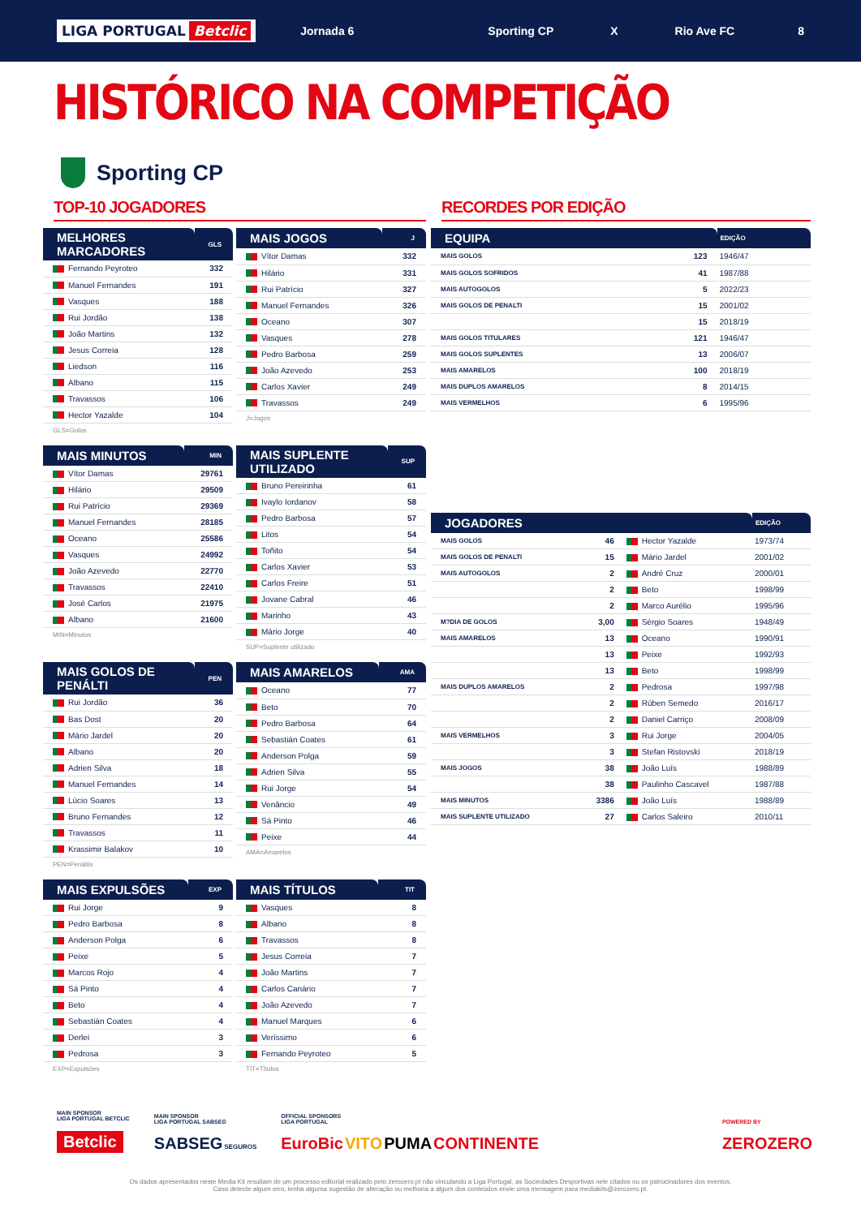LIGA PORTUGAL Betclic
Jornada 6 Sporting CP X Rio Ave FC 8
HISTÓRICO NA COMPETIÇÃO
Sporting CP
TOP-10 JOGADORES
| MELHORES MARCADORES | GLS |
| --- | --- |
| Fernando Peyroteo | 332 |
| Manuel Fernandes | 191 |
| Vasques | 188 |
| Rui Jordão | 138 |
| João Martins | 132 |
| Jesus Correia | 128 |
| Liedson | 116 |
| Albano | 115 |
| Travassos | 106 |
| Hector Yazalde | 104 |
GLS=Golos
| MAIS JOGOS | J |
| --- | --- |
| Vítor Damas | 332 |
| Hilário | 331 |
| Rui Patrício | 327 |
| Manuel Fernandes | 326 |
| Oceano | 307 |
| Vasques | 278 |
| Pedro Barbosa | 259 |
| João Azevedo | 253 |
| Carlos Xavier | 249 |
| Travassos | 249 |
J=Jogos
| MAIS MINUTOS | MIN |
| --- | --- |
| Vítor Damas | 29761 |
| Hilário | 29509 |
| Rui Patrício | 29369 |
| Manuel Fernandes | 28185 |
| Oceano | 25586 |
| Vasques | 24992 |
| João Azevedo | 22770 |
| Travassos | 22410 |
| José Carlos | 21975 |
| Albano | 21600 |
MIN=Minutos
| MAIS SUPLENTE UTILIZADO | SUP |
| --- | --- |
| Bruno Pereirinha | 61 |
| Ivaylo Iordanov | 58 |
| Pedro Barbosa | 57 |
| Litos | 54 |
| Toñito | 54 |
| Carlos Xavier | 53 |
| Carlos Freire | 51 |
| Jovane Cabral | 46 |
| Marinho | 43 |
| Mário Jorge | 40 |
SUP=Suplente utilizado
| MAIS GOLOS DE PENÁLTI | PEN |
| --- | --- |
| Rui Jordão | 36 |
| Bas Dost | 20 |
| Mário Jardel | 20 |
| Albano | 20 |
| Adrien Silva | 18 |
| Manuel Fernandes | 14 |
| Lúcio Soares | 13 |
| Bruno Fernandes | 12 |
| Travassos | 11 |
| Krassimir Balakov | 10 |
PEN=Penáltis
| MAIS AMARELOS | AMA |
| --- | --- |
| Oceano | 77 |
| Beto | 70 |
| Pedro Barbosa | 64 |
| Sebastián Coates | 61 |
| Anderson Polga | 59 |
| Adrien Silva | 55 |
| Rui Jorge | 54 |
| Venâncio | 49 |
| Sá Pinto | 46 |
| Peixe | 44 |
AMA=Amarelos
| MAIS EXPULSÕES | EXP |
| --- | --- |
| Rui Jorge | 9 |
| Pedro Barbosa | 8 |
| Anderson Polga | 6 |
| Peixe | 5 |
| Marcos Rojo | 4 |
| Sá Pinto | 4 |
| Beto | 4 |
| Sebastián Coates | 4 |
| Derlei | 3 |
| Pedrosa | 3 |
EXP=Expulsões
| MAIS TÍTULOS | TIT |
| --- | --- |
| Vasques | 8 |
| Albano | 8 |
| Travassos | 8 |
| Jesus Correia | 7 |
| João Martins | 7 |
| Carlos Canário | 7 |
| João Azevedo | 7 |
| Manuel Marques | 6 |
| Veríssimo | 6 |
| Fernando Peyroteo | 5 |
TIT=Títulos
RECORDES POR EDIÇÃO
| EQUIPA | | EDIÇÃO |
| --- | --- | --- |
| MAIS GOLOS | 123 | 1946/47 |
| MAIS GOLOS SOFRIDOS | 41 | 1987/88 |
| MAIS AUTOGOLOS | 5 | 2022/23 |
| MAIS GOLOS DE PENALTI | 15 | 2001/02 |
| | 15 | 2018/19 |
| MAIS GOLOS TITULARES | 121 | 1946/47 |
| MAIS GOLOS SUPLENTES | 13 | 2006/07 |
| MAIS AMARELOS | 100 | 2018/19 |
| MAIS DUPLOS AMARELOS | 8 | 2014/15 |
| MAIS VERMELHOS | 6 | 1995/96 |
| JOGADORES | | | EDIÇÃO |
| --- | --- | --- | --- |
| MAIS GOLOS | 46 | Hector Yazalde | 1973/74 |
| MAIS GOLOS DE PENALTI | 15 | Mário Jardel | 2001/02 |
| MAIS AUTOGOLOS | 2 | André Cruz | 2000/01 |
| | 2 | Beto | 1998/99 |
| | 2 | Marco Aurélio | 1995/96 |
| M?DIA DE GOLOS | 3,00 | Sérgio Soares | 1948/49 |
| MAIS AMARELOS | 13 | Oceano | 1990/91 |
| | 13 | Peixe | 1992/93 |
| | 13 | Beto | 1998/99 |
| MAIS DUPLOS AMARELOS | 2 | Pedrosa | 1997/98 |
| | 2 | Rúben Semedo | 2016/17 |
| | 2 | Daniel Carriço | 2008/09 |
| MAIS VERMELHOS | 3 | Rui Jorge | 2004/05 |
| | 3 | Stefan Ristovski | 2018/19 |
| MAIS JOGOS | 38 | João Luís | 1988/89 |
| | 38 | Paulinho Cascavel | 1987/88 |
| MAIS MINUTOS | 3386 | João Luís | 1988/89 |
| MAIS SUPLENTE UTILIZADO | 27 | Carlos Saleiro | 2010/11 |
MAIN SPONSOR
LIGA PORTUGAL BETCLIC
Betclic
MAIN SPONSOR
LIGA PORTUGAL SABSEG
SABSEG SEGUROS
OFFICIAL SPONSORS
LIGA PORTUGAL
EuroBic VITO PUMA CONTINENTE
POWERED BY
ZEROZERO
Os dados apresentados neste Media Kit resultam de um processo editorial realizado pelo zerozero.pt não vinculando a Liga Portugal, as Sociedades Desportivas nele citados ou os patrocinadores dos eventos.
Caso detecte algum erro, tenha alguma sugestão de alteração ou melhoria a algum dos conteúdos envie uma mensagem para mediakits@zerozero.pt.